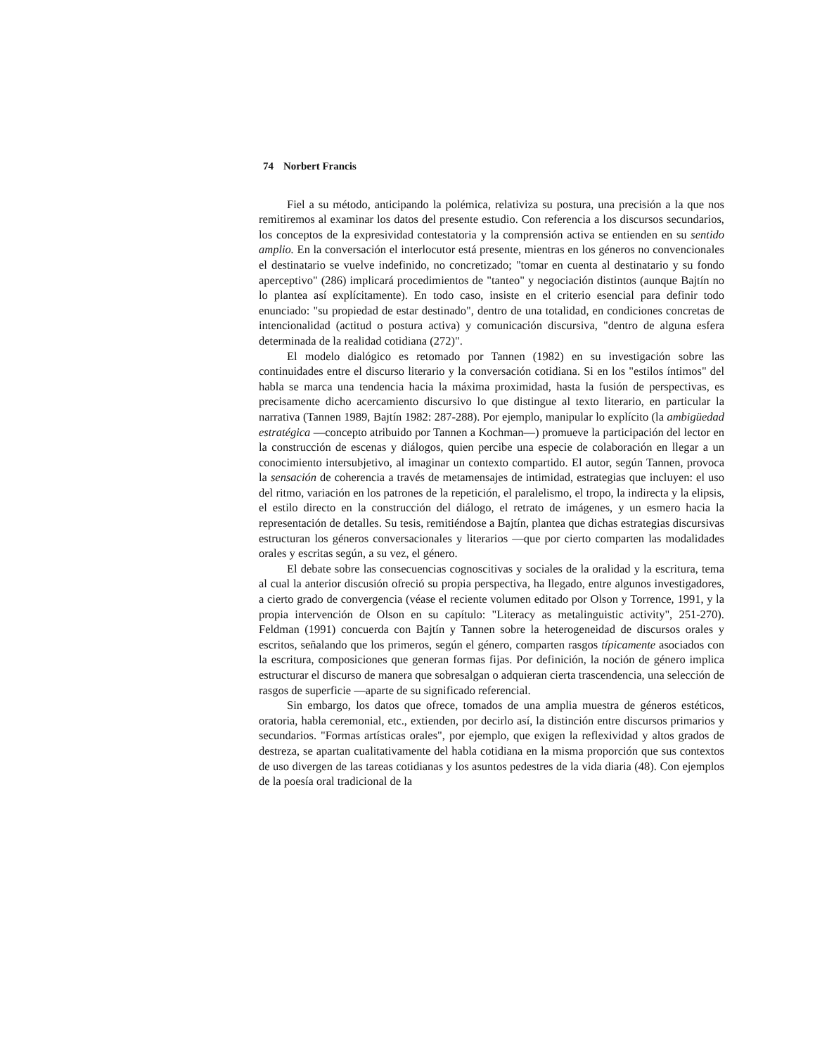74 Norbert Francis
Fiel a su método, anticipando la polémica, relativiza su postura, una precisión a la que nos remitiremos al examinar los datos del presente estudio. Con referencia a los discursos secundarios, los conceptos de la expresividad contestatoria y la comprensión activa se entienden en su sentido amplio. En la conversación el interlocutor está presente, mientras en los géneros no convencionales el destinatario se vuelve indefinido, no concretizado; "tomar en cuenta al destinatario y su fondo aperceptivo" (286) implicará procedimientos de "tanteo" y negociación distintos (aunque Bajtín no lo plantea así explícitamente). En todo caso, insiste en el criterio esencial para definir todo enunciado: "su propiedad de estar destinado", dentro de una totalidad, en condiciones concretas de intencionalidad (actitud o postura activa) y comunicación discursiva, "dentro de alguna esfera determinada de la realidad cotidiana (272)".
El modelo dialógico es retomado por Tannen (1982) en su investigación sobre las continuidades entre el discurso literario y la conversación cotidiana. Si en los "estilos íntimos" del habla se marca una tendencia hacia la máxima proximidad, hasta la fusión de perspectivas, es precisamente dicho acercamiento discursivo lo que distingue al texto literario, en particular la narrativa (Tannen 1989, Bajtín 1982: 287-288). Por ejemplo, manipular lo explícito (la ambigüedad estratégica —concepto atribuido por Tannen a Kochman—) promueve la participación del lector en la construcción de escenas y diálogos, quien percibe una especie de colaboración en llegar a un conocimiento intersubjetivo, al imaginar un contexto compartido. El autor, según Tannen, provoca la sensación de coherencia a través de metamensajes de intimidad, estrategias que incluyen: el uso del ritmo, variación en los patrones de la repetición, el paralelismo, el tropo, la indirecta y la elipsis, el estilo directo en la construcción del diálogo, el retrato de imágenes, y un esmero hacia la representación de detalles. Su tesis, remitiéndose a Bajtín, plantea que dichas estrategias discursivas estructuran los géneros conversacionales y literarios —que por cierto comparten las modalidades orales y escritas según, a su vez, el género.
El debate sobre las consecuencias cognoscitivas y sociales de la oralidad y la escritura, tema al cual la anterior discusión ofreció su propia perspectiva, ha llegado, entre algunos investigadores, a cierto grado de convergencia (véase el reciente volumen editado por Olson y Torrence, 1991, y la propia intervención de Olson en su capítulo: "Literacy as metalinguistic activity", 251-270). Feldman (1991) concuerda con Bajtín y Tannen sobre la heterogeneidad de discursos orales y escritos, señalando que los primeros, según el género, comparten rasgos típicamente asociados con la escritura, composiciones que generan formas fijas. Por definición, la noción de género implica estructurar el discurso de manera que sobresalgan o adquieran cierta trascendencia, una selección de rasgos de superficie —aparte de su significado referencial.
Sin embargo, los datos que ofrece, tomados de una amplia muestra de géneros estéticos, oratoria, habla ceremonial, etc., extienden, por decirlo así, la distinción entre discursos primarios y secundarios. "Formas artísticas orales", por ejemplo, que exigen la reflexividad y altos grados de destreza, se apartan cualitativamente del habla cotidiana en la misma proporción que sus contextos de uso divergen de las tareas cotidianas y los asuntos pedestres de la vida diaria (48). Con ejemplos de la poesía oral tradicional de la